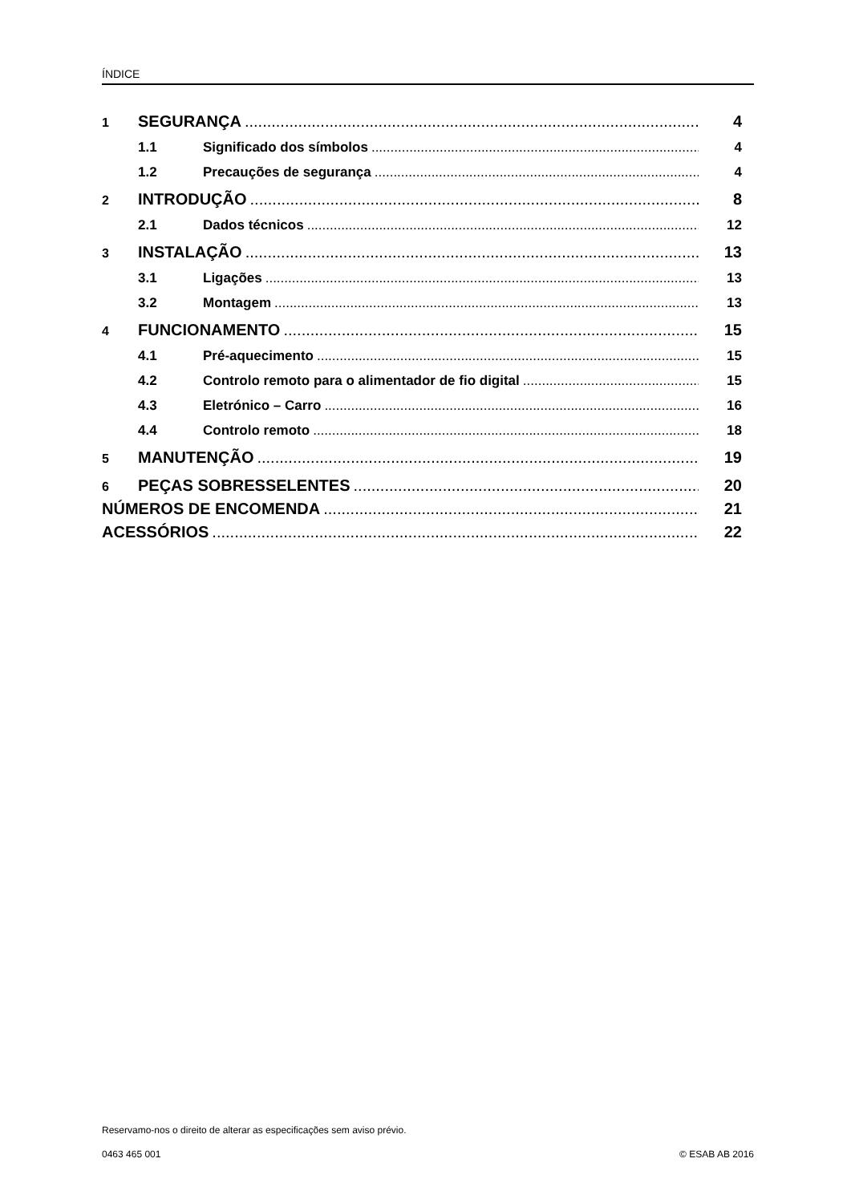ÍNDICE
1 SEGURANÇA 4
1.1 Significado dos símbolos 4
1.2 Precauções de segurança 4
2 INTRODUÇÃO 8
2.1 Dados técnicos 12
3 INSTALAÇÃO 13
3.1 Ligações 13
3.2 Montagem 13
4 FUNCIONAMENTO 15
4.1 Pré-aquecimento 15
4.2 Controlo remoto para o alimentador de fio digital 15
4.3 Eletrónico – Carro 16
4.4 Controlo remoto 18
5 MANUTENÇÃO 19
6 PEÇAS SOBRESSELENTES 20
NÚMEROS DE ENCOMENDA 21
ACESSÓRIOS 22
Reservamo-nos o direito de alterar as especificações sem aviso prévio.
0463 465 001 © ESAB AB 2016